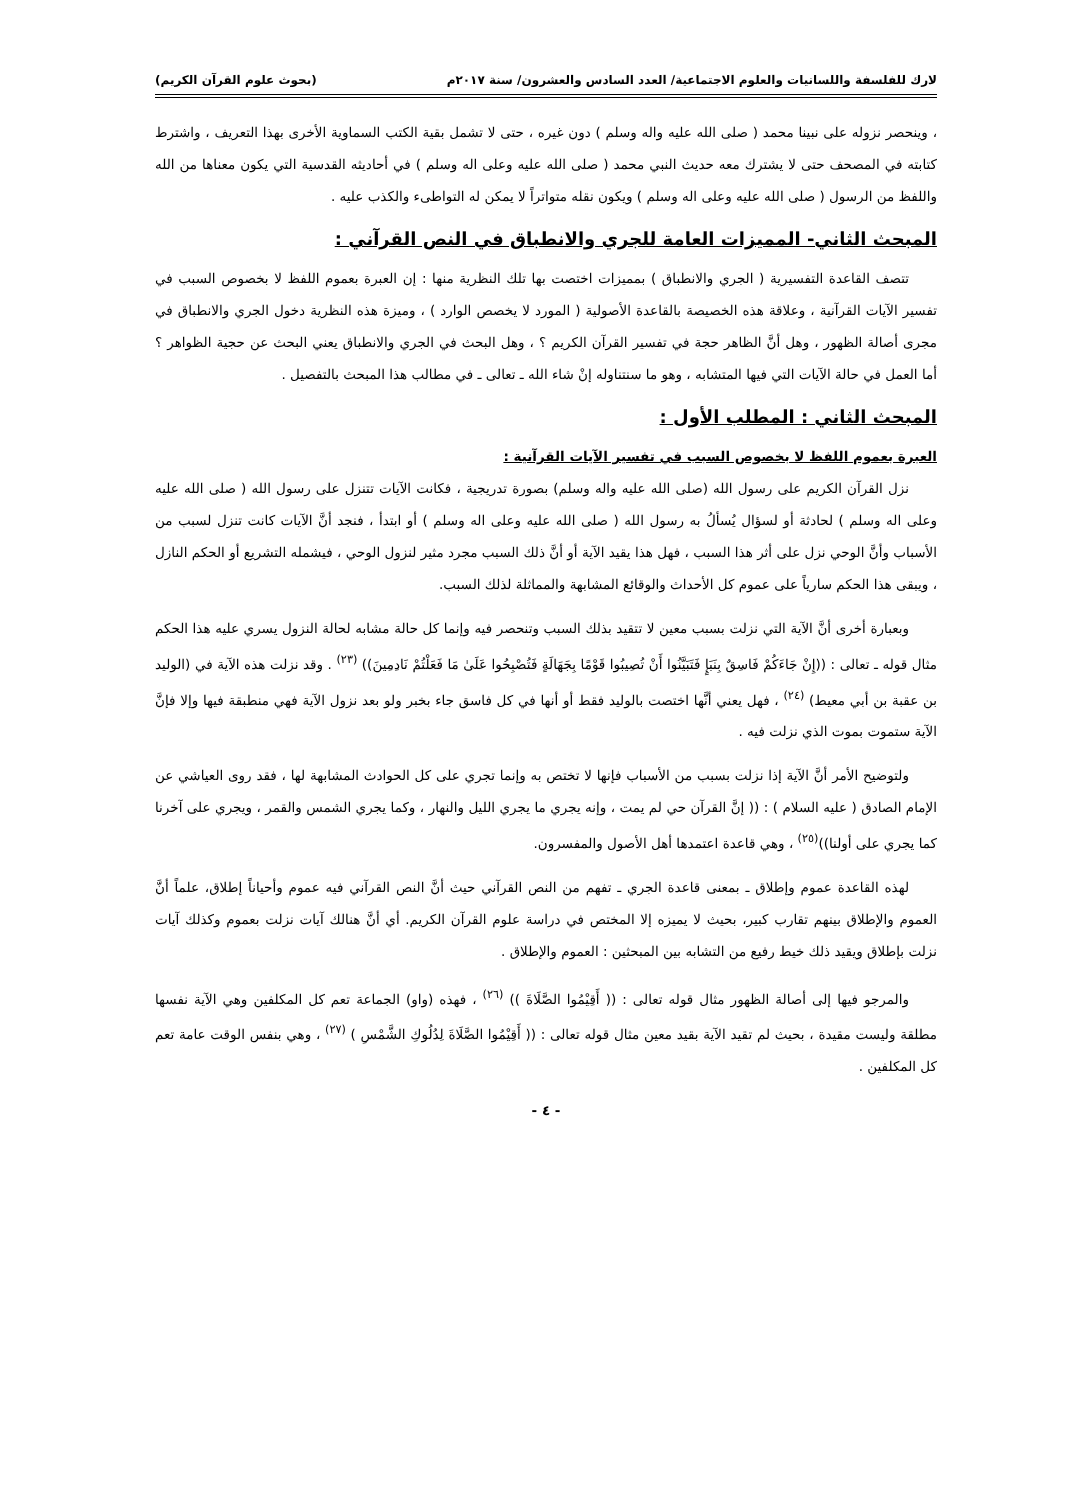لارك للفلسفة واللسانيات والعلوم الاجتماعية/ العدد السادس والعشرون/ سنة ٢٠١٧م (بحوث علوم القرآن الكريم)
، وينحصر نزوله على نبينا محمد ( صلى الله عليه واله وسلم ) دون غيره ، حتى لا تشمل بقية الكتب السماوية الأخرى بهذا التعريف ، واشترط كتابته في المصحف حتى لا يشترك معه حديث النبي محمد ( صلى الله عليه وعلى اله وسلم ) في أحاديثه القدسية التي يكون معناها من الله واللفظ من الرسول ( صلى الله عليه وعلى اله وسلم ) ويكون نقله متواتراً لا يمكن له التواطىء والكذب عليه .
المبحث الثاني- المميزات العامة للجري والانطباق في النص القرآني :
تتصف القاعدة التفسيرية ( الجري والانطباق ) بمميزات اختصت بها تلك النظرية منها : إن العبرة بعموم اللفظ لا بخصوص السبب في تفسير الآيات القرآنية ، وعلاقة هذه الخصيصة بالقاعدة الأصولية ( المورد لا يخصص الوارد ) ، وميزة هذه النظرية دخول الجري والانطباق في مجرى أصالة الظهور ، وهل أنَّ الظاهر حجة في تفسير القرآن الكريم ؟ ، وهل البحث في الجري والانطباق يعني البحث عن حجية الظواهر ؟ أما العمل في حالة الآيات التي فيها المتشابه ، وهو ما سنتناوله إنْ شاء الله ـ تعالى ـ في مطالب هذا المبحث بالتفصيل .
المبحث الثاني : المطلب الأول :
العبرة بعموم اللفظ لا بخصوص السبب في تفسير الآيات القرآنية :
نزل القرآن الكريم على رسول الله (صلى الله عليه واله وسلم) بصورة تدريجية ، فكانت الآيات تتنزل على رسول الله ( صلى الله عليه وعلى اله وسلم ) لحادثة أو لسؤال يُسألُ به رسول الله ( صلى الله عليه وعلى اله وسلم ) أو ابتدأ ، فنجد أنَّ الآيات كانت تنزل لسبب من الأسباب وأنَّ الوحي نزل على أثر هذا السبب ، فهل هذا يقيد الآية أو أنَّ ذلك السبب مجرد مثير لنزول الوحي ، فيشمله التشريع أو الحكم النازل ، ويبقى هذا الحكم سارياً على عموم كل الأحداث والوقائع المشابهة والمماثلة لذلك السبب.
وبعبارة أخرى أنَّ الآية التي نزلت بسبب معين لا تتقيد بذلك السبب وتنحصر فيه وإنما كل حالة مشابه لحالة النزول يسري عليه هذا الحكم مثال قوله ـ تعالى : ((إِنْ جَاءَكُمْ فَاسِقٌ بِنَبَإٍ فَتَبَيَّنُوا أَنْ تُصِيبُوا قَوْمًا بِجَهَالَةٍ فَتُصْبِحُوا عَلَىٰ مَا فَعَلْتُمْ نَادِمِينَ)) <sup>(٢٣)</sup> . وقد نزلت هذه الآية في (الوليد بن عقبة بن أبي معيط) <sup>(٢٤)</sup> ، فهل يعني أنَّها اختصت بالوليد فقط أو أنها في كل فاسق جاء بخبر ولو بعد نزول الآية فهي منطبقة فيها وإلا فإنَّ الآية ستموت بموت الذي نزلت فيه .
ولتوضيح الأمر أنَّ الآية إذا نزلت بسبب من الأسباب فإنها لا تختص به وإنما تجري على كل الحوادث المشابهة لها ، فقد روى العياشي عن الإمام الصادق ( عليه السلام ) : (( إنَّ القرآن حي لم يمت ، وإنه يجري ما يجري الليل والنهار ، وكما يجري الشمس والقمر ، ويجري على آخرنا كما يجري على أولنا))<sup>(٢٥)</sup> ، وهي قاعدة اعتمدها أهل الأصول والمفسرون.
لهذه القاعدة عموم وإطلاق ـ بمعنى قاعدة الجري ـ تفهم من النص القرآني حيث أنَّ النص القرآني فيه عموم وأحياناً إطلاق، علماً أنَّ العموم والإطلاق بينهم تقارب كبير، بحيث لا يميزه إلا المختص في دراسة علوم القرآن الكريم. أي أنَّ هنالك آيات نزلت بعموم وكذلك آيات نزلت بإطلاق ويقيد ذلك خيط رفيع من التشابه بين المبحثين : العموم والإطلاق .
والمرجو فيها إلى أصالة الظهور مثال قوله تعالى : (( أَقِيْمُوا الصَّلَاةَ )) <sup>(٢٦)</sup> ، فهذه (واو) الجماعة تعم كل المكلفين وهي الآية نفسها مطلقة وليست مقيدة ، بحيث لم تقيد الآية بقيد معين مثال قوله تعالى : (( أَقِيْمُوا الصَّلَاةَ لِدُلُوكِ الشَّمْسِ ) <sup>(٢٧)</sup> ، وهي بنفس الوقت عامة تعم كل المكلفين .
- ٤ -